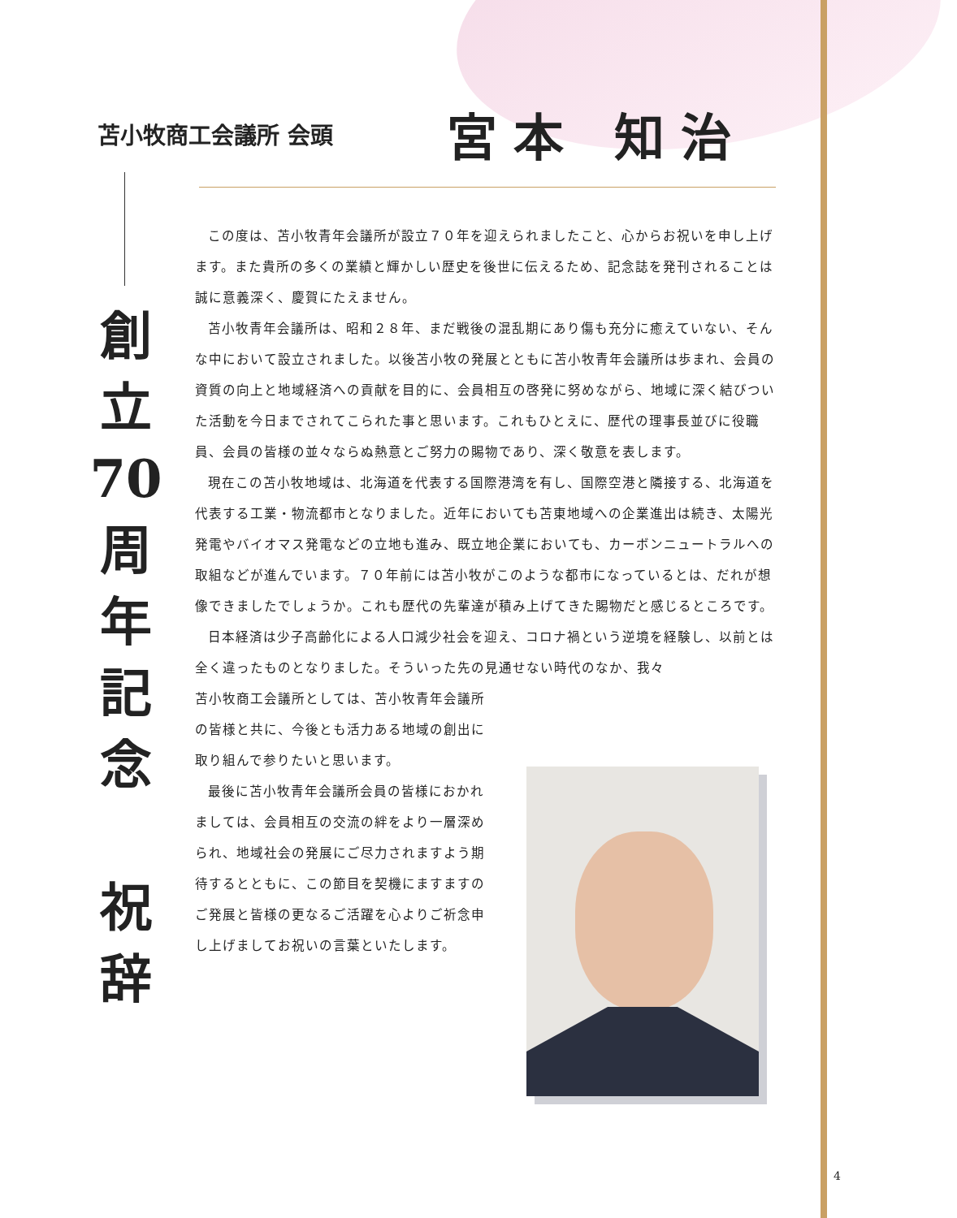苫小牧商工会議所 会頭
宮本 知治
創
立
70
周
年
記
念
祝
辞
この度は、苫小牧青年会議所が設立７０年を迎えられましたこと、心からお祝いを申し上げます。また貴所の多くの業績と輝かしい歴史を後世に伝えるため、記念誌を発刊されることは誠に意義深く、慶賀にたえません。
苫小牧青年会議所は、昭和２８年、まだ戦後の混乱期にあり傷も充分に癒えていない、そんな中において設立されました。以後苫小牧の発展とともに苫小牧青年会議所は歩まれ、会員の資質の向上と地域経済への貢献を目的に、会員相互の啓発に努めながら、地域に深く結びついた活動を今日までされてこられた事と思います。これもひとえに、歴代の理事長並びに役職員、会員の皆様の並々ならぬ熱意とご努力の賜物であり、深く敬意を表します。
現在この苫小牧地域は、北海道を代表する国際港湾を有し、国際空港と隣接する、北海道を代表する工業・物流都市となりました。近年においても苫東地域への企業進出は続き、太陽光発電やバイオマス発電などの立地も進み、既立地企業においても、カーボンニュートラルへの取組などが進んでいます。７０年前には苫小牧がこのような都市になっているとは、だれが想像できましたでしょうか。これも歴代の先輩達が積み上げてきた賜物だと感じるところです。
日本経済は少子高齢化による人口減少社会を迎え、コロナ禍という逆境を経験し、以前とは全く違ったものとなりました。そういった先の見通せない時代のなか、我々
苫小牧商工会議所としては、苫小牧青年会議所の皆様と共に、今後とも活力ある地域の創出に取り組んで参りたいと思います。
最後に苫小牧青年会議所会員の皆様におかれましては、会員相互の交流の絆をより一層深められ、地域社会の発展にご尽力されますよう期待するとともに、この節目を契機にますますのご発展と皆様の更なるご活躍を心よりご祈念申し上げましてお祝いの言葉といたします。
4